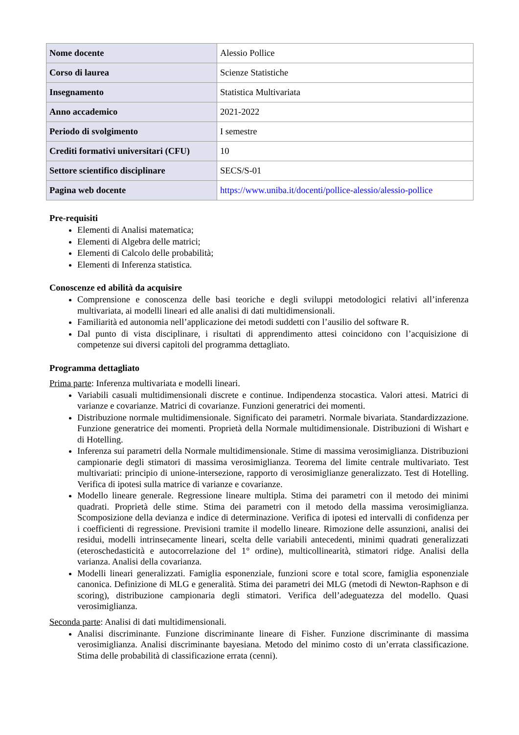| Nome docente | Alessio Pollice |
| Corso di laurea | Scienze Statistiche |
| Insegnamento | Statistica Multivariata |
| Anno accademico | 2021-2022 |
| Periodo di svolgimento | I semestre |
| Crediti formativi universitari (CFU) | 10 |
| Settore scientifico disciplinare | SECS/S-01 |
| Pagina web docente | https://www.uniba.it/docenti/pollice-alessio/alessio-pollice |
Pre-requisiti
Elementi di Analisi matematica;
Elementi di Algebra delle matrici;
Elementi di Calcolo delle probabilità;
Elementi di Inferenza statistica.
Conoscenze ed abilità da acquisire
Comprensione e conoscenza delle basi teoriche e degli sviluppi metodologici relativi all’inferenza multivariata, ai modelli lineari ed alle analisi di dati multidimensionali.
Familiarità ed autonomia nell’applicazione dei metodi suddetti con l’ausilio del software R.
Dal punto di vista disciplinare, i risultati di apprendimento attesi coincidono con l’acquisizione di competenze sui diversi capitoli del programma dettagliato.
Programma dettagliato
Prima parte: Inferenza multivariata e modelli lineari.
Variabili casuali multidimensionali discrete e continue. Indipendenza stocastica. Valori attesi. Matrici di varianze e covarianze. Matrici di covarianze. Funzioni generatrici dei momenti.
Distribuzione normale multidimensionale. Significato dei parametri. Normale bivariata. Standardizzazione. Funzione generatrice dei momenti. Proprietà della Normale multidimensionale. Distribuzioni di Wishart e di Hotelling.
Inferenza sui parametri della Normale multidimensionale. Stime di massima verosimiglianza. Distribuzioni campionarie degli stimatori di massima verosimiglianza. Teorema del limite centrale multivariato. Test multivariati: principio di unione-intersezione, rapporto di verosimiglianze generalizzato. Test di Hotelling. Verifica di ipotesi sulla matrice di varianze e covarianze.
Modello lineare generale. Regressione lineare multipla. Stima dei parametri con il metodo dei minimi quadrati. Proprietà delle stime. Stima dei parametri con il metodo della massima verosimiglianza. Scomposizione della devianza e indice di determinazione. Verifica di ipotesi ed intervalli di confidenza per i coefficienti di regressione. Previsioni tramite il modello lineare. Rimozione delle assunzioni, analisi dei residui, modelli intrinsecamente lineari, scelta delle variabili antecedenti, minimi quadrati generalizzati (eteroschedasticità e autocorrelazione del 1° ordine), multicollinearità, stimatori ridge. Analisi della varianza. Analisi della covarianza.
Modelli lineari generalizzati. Famiglia esponenziale, funzioni score e total score, famiglia esponenziale canonica. Definizione di MLG e generalità. Stima dei parametri dei MLG (metodi di Newton-Raphson e di scoring), distribuzione campionaria degli stimatori. Verifica dell’adeguatezza del modello. Quasi verosimiglianza.
Seconda parte: Analisi di dati multidimensionali.
Analisi discriminante. Funzione discriminante lineare di Fisher. Funzione discriminante di massima verosimiglianza. Analisi discriminante bayesiana. Metodo del minimo costo di un’errata classificazione. Stima delle probabilità di classificazione errata (cenni).